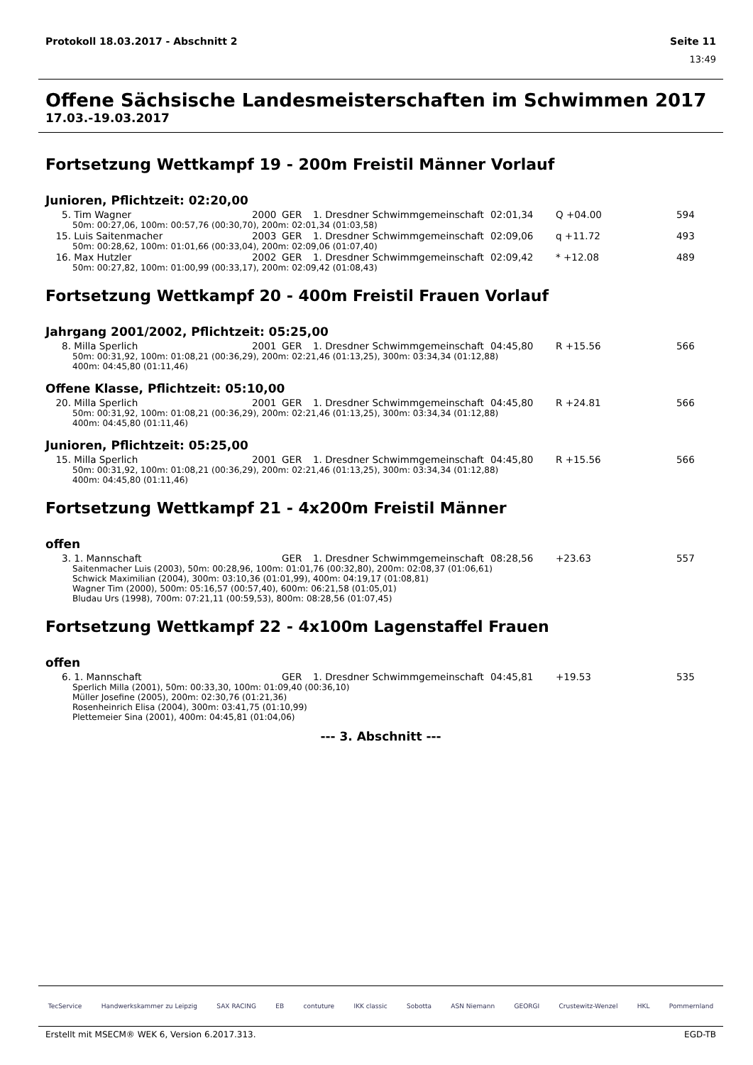Protokoll 18.03.2017 - Abschnitt 2 Seite 11
13:49
Offene Sächsische Landesmeisterschaften im Schwimmen 2017
17.03.-19.03.2017
Fortsetzung Wettkampf 19 - 200m Freistil Männer Vorlauf
Junioren, Pflichtzeit: 02:20,00
| 5. | Tim Wagner | 2000 | GER | 1. Dresdner Schwimmgemeinschaft | 02:01,34 | Q +04.00 | 594 |
| 50m: 00:27,06, 100m: 00:57,76 (00:30,70), 200m: 02:01,34 (01:03,58) | | | | | | | |
| 15. | Luis Saitenmacher | 2003 | GER | 1. Dresdner Schwimmgemeinschaft | 02:09,06 | q +11.72 | 493 |
| 50m: 00:28,62, 100m: 01:01,66 (00:33,04), 200m: 02:09,06 (01:07,40) | | | | | | | |
| 16. | Max Hutzler | 2002 | GER | 1. Dresdner Schwimmgemeinschaft | 02:09,42 | * +12.08 | 489 |
| 50m: 00:27,82, 100m: 01:00,99 (00:33,17), 200m: 02:09,42 (01:08,43) | | | | | | | |
Fortsetzung Wettkampf 20 - 400m Freistil Frauen Vorlauf
Jahrgang 2001/2002, Pflichtzeit: 05:25,00
| 8. | Milla Sperlich | 2001 | GER | 1. Dresdner Schwimmgemeinschaft | 04:45,80 | R +15.56 | 566 |
| 50m: 00:31,92, 100m: 01:08,21 (00:36,29), 200m: 02:21,46 (01:13,25), 300m: 03:34,34 (01:12,88) 400m: 04:45,80 (01:11,46) | | | | | | | |
Offene Klasse, Pflichtzeit: 05:10,00
| 20. | Milla Sperlich | 2001 | GER | 1. Dresdner Schwimmgemeinschaft | 04:45,80 | R +24.81 | 566 |
| 50m: 00:31,92, 100m: 01:08,21 (00:36,29), 200m: 02:21,46 (01:13,25), 300m: 03:34,34 (01:12,88) 400m: 04:45,80 (01:11,46) | | | | | | | |
Junioren, Pflichtzeit: 05:25,00
| 15. | Milla Sperlich | 2001 | GER | 1. Dresdner Schwimmgemeinschaft | 04:45,80 | R +15.56 | 566 |
| 50m: 00:31,92, 100m: 01:08,21 (00:36,29), 200m: 02:21,46 (01:13,25), 300m: 03:34,34 (01:12,88) 400m: 04:45,80 (01:11,46) | | | | | | | |
Fortsetzung Wettkampf 21 - 4x200m Freistil Männer
offen
| 3. | 1. Mannschaft | | GER | 1. Dresdner Schwimmgemeinschaft | 08:28,56 | +23.63 | 557 |
| Saitenmacher Luis (2003), 50m: 00:28,96, 100m: 01:01,76 (00:32,80), 200m: 02:08,37 (01:06,61) Schwick Maximilian (2004), 300m: 03:10,36 (01:01,99), 400m: 04:19,17 (01:08,81) Wagner Tim (2000), 500m: 05:16,57 (00:57,40), 600m: 06:21,58 (01:05,01) Bludau Urs (1998), 700m: 07:21,11 (00:59,53), 800m: 08:28,56 (01:07,45) | | | | | | | |
Fortsetzung Wettkampf 22 - 4x100m Lagenstaffel Frauen
offen
| 6. | 1. Mannschaft | | GER | 1. Dresdner Schwimmgemeinschaft | 04:45,81 | +19.53 | 535 |
| Sperlich Milla (2001), 50m: 00:33,30, 100m: 01:09,40 (00:36,10) Müller Josefine (2005), 200m: 02:30,76 (01:21,36) Rosenheinrich Elisa (2004), 300m: 03:41,75 (01:10,99) Plettemeier Sina (2001), 400m: 04:45,81 (01:04,06) | | | | | | | |
--- 3. Abschnitt ---
TecService Handwerkskammer zu Leipzig SAX RACING EB contuture IKK classic Sobotta ASN Niemann GEORGI Crustewitz-Wenzel HKL Pommernland
Erstellt mit MSECM® WEK 6, Version 6.2017.313. EGD-TB